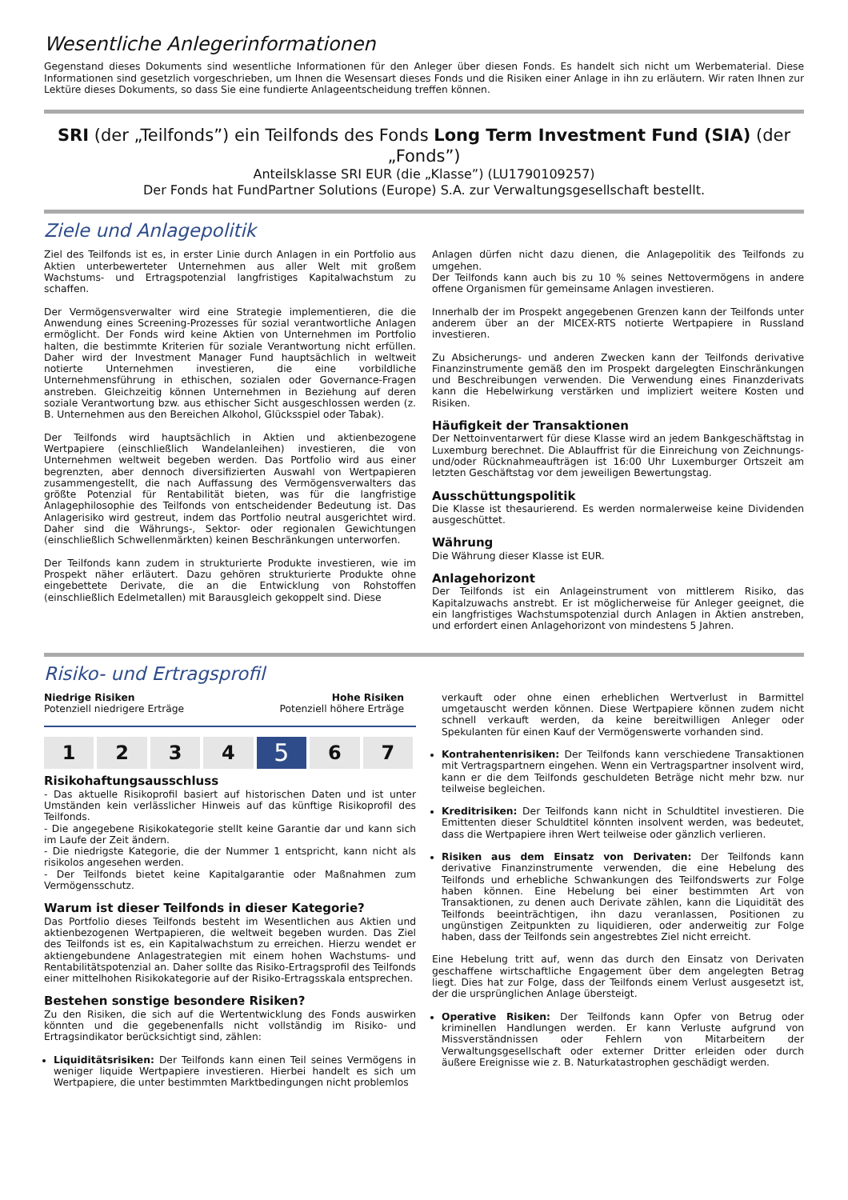Wesentliche Anlegerinformationen
Gegenstand dieses Dokuments sind wesentliche Informationen für den Anleger über diesen Fonds. Es handelt sich nicht um Werbematerial. Diese Informationen sind gesetzlich vorgeschrieben, um Ihnen die Wesensart dieses Fonds und die Risiken einer Anlage in ihn zu erläutern. Wir raten Ihnen zur Lektüre dieses Dokuments, so dass Sie eine fundierte Anlageentscheidung treffen können.
SRI (der „Teilfonds”) ein Teilfonds des Fonds Long Term Investment Fund (SIA) (der „Fonds”)
Anteilsklasse SRI EUR (die „Klasse”) (LU1790109257)
Der Fonds hat FundPartner Solutions (Europe) S.A. zur Verwaltungsgesellschaft bestellt.
Ziele und Anlagepolitik
Ziel des Teilfonds ist es, in erster Linie durch Anlagen in ein Portfolio aus Aktien unterbewerteter Unternehmen aus aller Welt mit großem Wachstums- und Ertragspotenzial langfristiges Kapitalwachstum zu schaffen.
Der Vermögensverwalter wird eine Strategie implementieren, die die Anwendung eines Screening-Prozesses für sozial verantwortliche Anlagen ermöglicht. Der Fonds wird keine Aktien von Unternehmen im Portfolio halten, die bestimmte Kriterien für soziale Verantwortung nicht erfüllen. Daher wird der Investment Manager Fund hauptsächlich in weltweit notierte Unternehmen investieren, die eine vorbildliche Unternehmensführung in ethischen, sozialen oder Governance-Fragen anstreben. Gleichzeitig können Unternehmen in Beziehung auf deren soziale Verantwortung bzw. aus ethischer Sicht ausgeschlossen werden (z. B. Unternehmen aus den Bereichen Alkohol, Glücksspiel oder Tabak).
Der Teilfonds wird hauptsächlich in Aktien und aktienbezogene Wertpapiere (einschließlich Wandelanleihen) investieren, die von Unternehmen weltweit begeben werden. Das Portfolio wird aus einer begrenzten, aber dennoch diversifizierten Auswahl von Wertpapieren zusammengestellt, die nach Auffassung des Vermögensverwalters das größte Potenzial für Rentabilität bieten, was für die langfristige Anlagephilosophie des Teilfonds von entscheidender Bedeutung ist. Das Anlagerisiko wird gestreut, indem das Portfolio neutral ausgerichtet wird. Daher sind die Währungs-, Sektor- oder regionalen Gewichtungen (einschließlich Schwellenmärkten) keinen Beschränkungen unterworfen.
Der Teilfonds kann zudem in strukturierte Produkte investieren, wie im Prospekt näher erläutert. Dazu gehören strukturierte Produkte ohne eingebettete Derivate, die an die Entwicklung von Rohstoffen (einschließlich Edelmetallen) mit Barausgleich gekoppelt sind. Diese
Anlagen dürfen nicht dazu dienen, die Anlagepolitik des Teilfonds zu umgehen.
Der Teilfonds kann auch bis zu 10 % seines Nettovermögens in andere offene Organismen für gemeinsame Anlagen investieren.
Innerhalb der im Prospekt angegebenen Grenzen kann der Teilfonds unter anderem über an der MICEX-RTS notierte Wertpapiere in Russland investieren.
Zu Absicherungs- und anderen Zwecken kann der Teilfonds derivative Finanzinstrumente gemäß den im Prospekt dargelegten Einschränkungen und Beschreibungen verwenden. Die Verwendung eines Finanzderivats kann die Hebelwirkung verstärken und impliziert weitere Kosten und Risiken.
Häufigkeit der Transaktionen
Der Nettoinventarwert für diese Klasse wird an jedem Bankgeschäftstag in Luxemburg berechnet. Die Ablauffrist für die Einreichung von Zeichnungs- und/oder Rücknahmeaufträgen ist 16:00 Uhr Luxemburger Ortszeit am letzten Geschäftstag vor dem jeweiligen Bewertungstag.
Ausschüttungspolitik
Die Klasse ist thesaurierend. Es werden normalerweise keine Dividenden ausgeschüttet.
Währung
Die Währung dieser Klasse ist EUR.
Anlagehorizont
Der Teilfonds ist ein Anlageinstrument von mittlerem Risiko, das Kapitalzuwachs anstrebt. Er ist möglicherweise für Anleger geeignet, die ein langfristiges Wachstumspotenzial durch Anlagen in Aktien anstreben, und erfordert einen Anlagehorizont von mindestens 5 Jahren.
Risiko- und Ertragsprofil
Niedrige Risiken
Potenziell niedrigere Erträge
Hohe Risiken
Potenziell höhere Erträge
| 1 | 2 | 3 | 4 | 5 | 6 | 7 |
Risikohaftungsausschluss
- Das aktuelle Risikoprofil basiert auf historischen Daten und ist unter Umständen kein verlässlicher Hinweis auf das künftige Risikoprofil des Teilfonds.
- Die angegebene Risikokategorie stellt keine Garantie dar und kann sich im Laufe der Zeit ändern.
- Die niedrigste Kategorie, die der Nummer 1 entspricht, kann nicht als risikolos angesehen werden.
- Der Teilfonds bietet keine Kapitalgarantie oder Maßnahmen zum Vermögensschutz.
Warum ist dieser Teilfonds in dieser Kategorie?
Das Portfolio dieses Teilfonds besteht im Wesentlichen aus Aktien und aktienbezogenen Wertpapieren, die weltweit begeben wurden. Das Ziel des Teilfonds ist es, ein Kapitalwachstum zu erreichen. Hierzu wendet er aktiengebundene Anlagestrategien mit einem hohen Wachstums- und Rentabilitätspotenzial an. Daher sollte das Risiko-Ertragsprofil des Teilfonds einer mittelhohen Risikokategorie auf der Risiko-Ertragsskala entsprechen.
Bestehen sonstige besondere Risiken?
Zu den Risiken, die sich auf die Wertentwicklung des Fonds auswirken könnten und die gegebenenfalls nicht vollständig im Risiko- und Ertragsindikator berücksichtigt sind, zählen:
Liquiditätsrisiken: Der Teilfonds kann einen Teil seines Vermögens in weniger liquide Wertpapiere investieren. Hierbei handelt es sich um Wertpapiere, die unter bestimmten Marktbedingungen nicht problemlos
verkauft oder ohne einen erheblichen Wertverlust in Barmittel umgetauscht werden können. Diese Wertpapiere können zudem nicht schnell verkauft werden, da keine bereitwilligen Anleger oder Spekulanten für einen Kauf der Vermögenswerte vorhanden sind.
Kontrahentenrisiken: Der Teilfonds kann verschiedene Transaktionen mit Vertragspartnern eingehen. Wenn ein Vertragspartner insolvent wird, kann er die dem Teilfonds geschuldeten Beträge nicht mehr bzw. nur teilweise begleichen.
Kreditrisiken: Der Teilfonds kann nicht in Schuldtitel investieren. Die Emittenten dieser Schuldtitel könnten insolvent werden, was bedeutet, dass die Wertpapiere ihren Wert teilweise oder gänzlich verlieren.
Risiken aus dem Einsatz von Derivaten: Der Teilfonds kann derivative Finanzinstrumente verwenden, die eine Hebelung des Teilfonds und erhebliche Schwankungen des Teilfondswerts zur Folge haben können. Eine Hebelung bei einer bestimmten Art von Transaktionen, zu denen auch Derivate zählen, kann die Liquidität des Teilfonds beeinträchtigen, ihn dazu veranlassen, Positionen zu ungünstigen Zeitpunkten zu liquidieren, oder anderweitig zur Folge haben, dass der Teilfonds sein angestrebtes Ziel nicht erreicht.
Eine Hebelung tritt auf, wenn das durch den Einsatz von Derivaten geschaffene wirtschaftliche Engagement über dem angelegten Betrag liegt. Dies hat zur Folge, dass der Teilfonds einem Verlust ausgesetzt ist, der die ursprünglichen Anlage übersteigt.
Operative Risiken: Der Teilfonds kann Opfer von Betrug oder kriminellen Handlungen werden. Er kann Verluste aufgrund von Missverständnissen oder Fehlern von Mitarbeitern der Verwaltungsgesellschaft oder externer Dritter erleiden oder durch äußere Ereignisse wie z. B. Naturkatastrophen geschädigt werden.